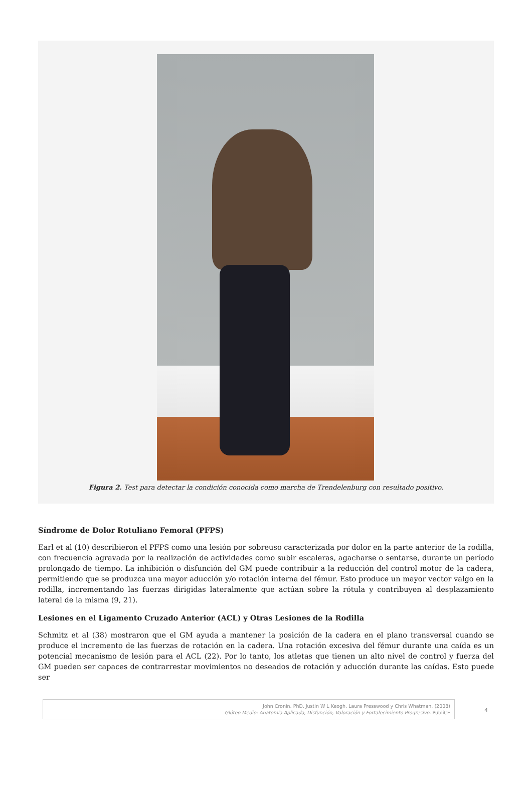Figura 2. Test para detectar la condición conocida como marcha de Trendelenburg con resultado positivo.
Síndrome de Dolor Rotuliano Femoral (PFPS)
Earl et al (10) describieron el PFPS como una lesión por sobreuso caracterizada por dolor en la parte anterior de la rodilla, con frecuencia agravada por la realización de actividades como subir escaleras, agacharse o sentarse, durante un período prolongado de tiempo. La inhibición o disfunción del GM puede contribuir a la reducción del control motor de la cadera, permitiendo que se produzca una mayor aducción y/o rotación interna del fémur. Esto produce un mayor vector valgo en la rodilla, incrementando las fuerzas dirigidas lateralmente que actúan sobre la rótula y contribuyen al desplazamiento lateral de la misma (9, 21).
Lesiones en el Ligamento Cruzado Anterior (ACL) y Otras Lesiones de la Rodilla
Schmitz et al (38) mostraron que el GM ayuda a mantener la posición de la cadera en el plano transversal cuando se produce el incremento de las fuerzas de rotación en la cadera. Una rotación excesiva del fémur durante una caída es un potencial mecanismo de lesión para el ACL (22). Por lo tanto, los atletas que tienen un alto nivel de control y fuerza del GM pueden ser capaces de contrarrestar movimientos no deseados de rotación y aducción durante las caídas. Esto puede ser
John Cronin, PhD, Justin W L Keogh, Laura Presswood y Chris Whatman. (2008)
Glúteo Medio: Anatomía Aplicada, Disfunción, Valoración y Fortalecimiento Progresivo. PubliCE
4